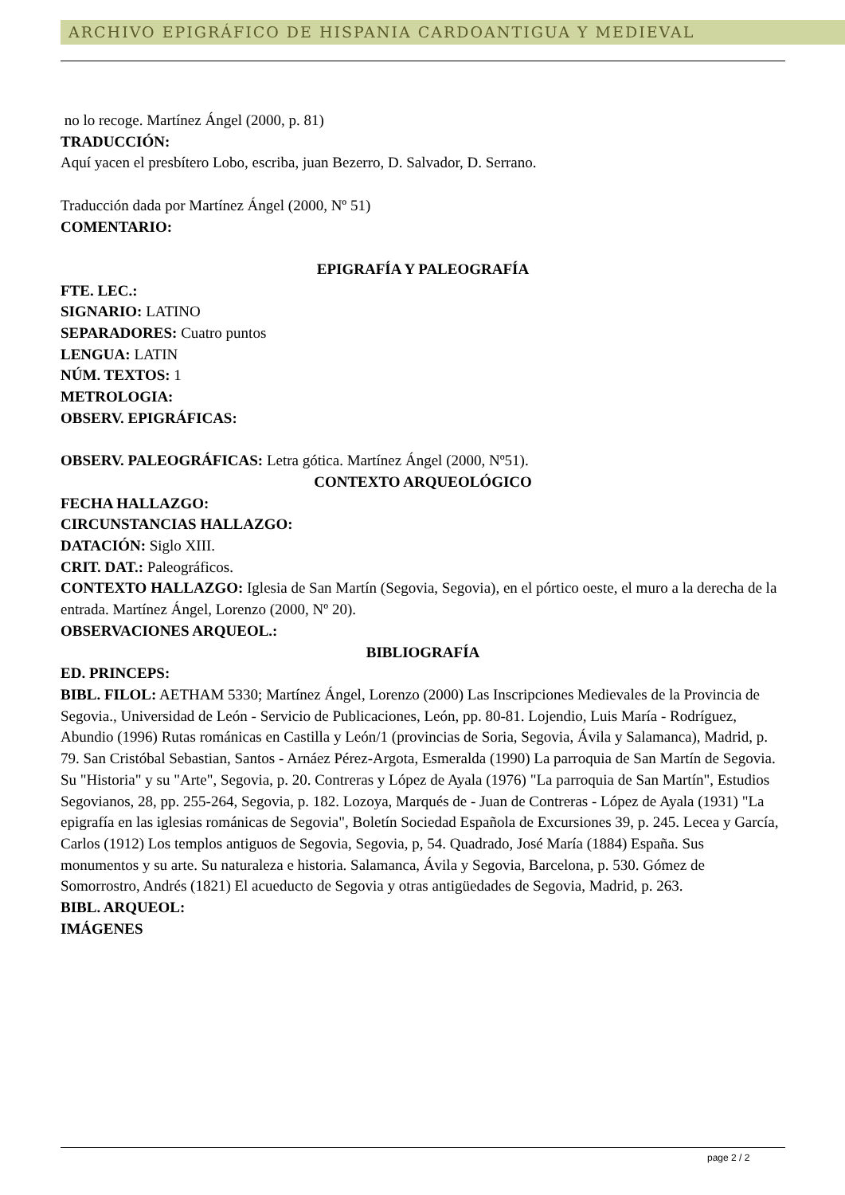ARCHIVO EPIGRÁFICO DE HISPANIA CARDOANTIGUA Y MEDIEVAL
no lo recoge. Martínez Ángel (2000, p. 81)
TRADUCCIÓN:
Aquí yacen el presbítero Lobo, escriba, juan Bezerro, D. Salvador, D. Serrano.
Traducción dada por Martínez Ángel (2000, Nº 51)
COMENTARIO:
EPIGRAFÍA Y PALEOGRAFÍA
FTE. LEC.:
SIGNARIO: LATINO
SEPARADORES: Cuatro puntos
LENGUA: LATIN
NÚM. TEXTOS: 1
METROLOGIA:
OBSERV. EPIGRÁFICAS:
OBSERV. PALEOGRÁFICAS: Letra gótica. Martínez Ángel (2000, Nº51).
CONTEXTO ARQUEOLÓGICO
FECHA HALLAZGO:
CIRCUNSTANCIAS HALLAZGO:
DATACIÓN: Siglo XIII.
CRIT. DAT.: Paleográficos.
CONTEXTO HALLAZGO: Iglesia de San Martín (Segovia, Segovia), en el pórtico oeste, el muro a la derecha de la entrada. Martínez Ángel, Lorenzo (2000, Nº 20).
OBSERVACIONES ARQUEOL.:
BIBLIOGRAFÍA
ED. PRINCEPS:
BIBL. FILOL: AETHAM 5330; Martínez Ángel, Lorenzo (2000) Las Inscripciones Medievales de la Provincia de Segovia., Universidad de León - Servicio de Publicaciones, León, pp. 80-81. Lojendio, Luis María - Rodríguez, Abundio (1996) Rutas románicas en Castilla y León/1 (provincias de Soria, Segovia, Ávila y Salamanca), Madrid, p. 79. San Cristóbal Sebastian, Santos - Arnáez Pérez-Argota, Esmeralda (1990) La parroquia de San Martín de Segovia. Su "Historia" y su "Arte", Segovia, p. 20. Contreras y López de Ayala (1976) "La parroquia de San Martín", Estudios Segovianos, 28, pp. 255-264, Segovia, p. 182. Lozoya, Marqués de - Juan de Contreras - López de Ayala (1931) "La epigrafía en las iglesias románicas de Segovia", Boletín Sociedad Española de Excursiones 39, p. 245. Lecea y García, Carlos (1912) Los templos antiguos de Segovia, Segovia, p, 54. Quadrado, José María (1884) España. Sus monumentos y su arte. Su naturaleza e historia. Salamanca, Ávila y Segovia, Barcelona, p. 530. Gómez de Somorrostro, Andrés (1821) El acueducto de Segovia y otras antigüedades de Segovia, Madrid, p. 263.
BIBL. ARQUEOL:
IMÁGENES
page 2 / 2